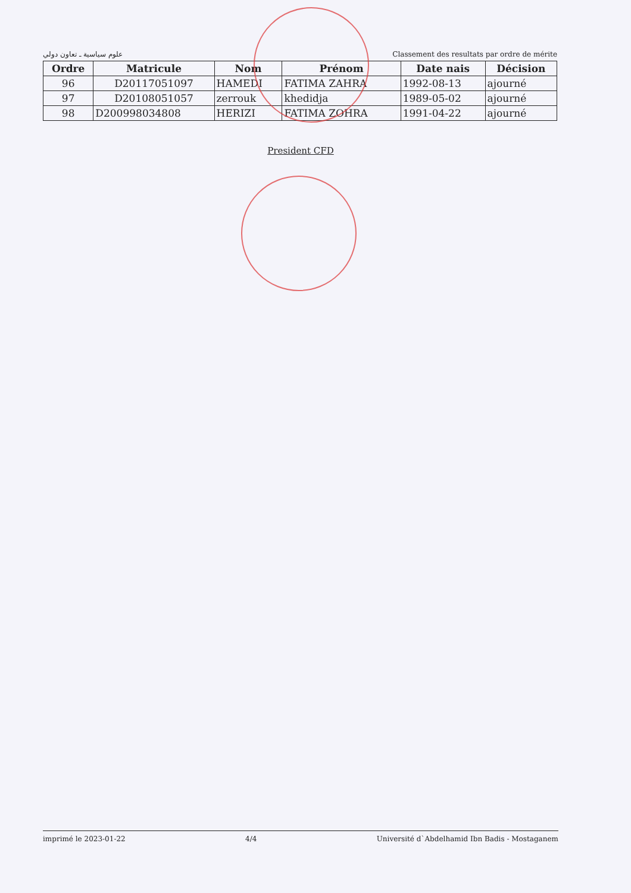علوم سياسية ـ تعاون دولي Classement des resultats par ordre de mérite
| Ordre | Matricule | Nom | Prénom | Date nais | Décision |
| --- | --- | --- | --- | --- | --- |
| 96 | D20117051097 | HAMEDI | FATIMA ZAHRA | 1992-08-13 | ajourné |
| 97 | D20108051057 | zerrouk | khedidja | 1989-05-02 | ajourné |
| 98 | D200998034808 | HERIZI | FATIMA ZOHRA | 1991-04-22 | ajourné |
President CFD
imprimé le 2023-01-22 4/4 Université d`Abdelhamid Ibn Badis - Mostaganem